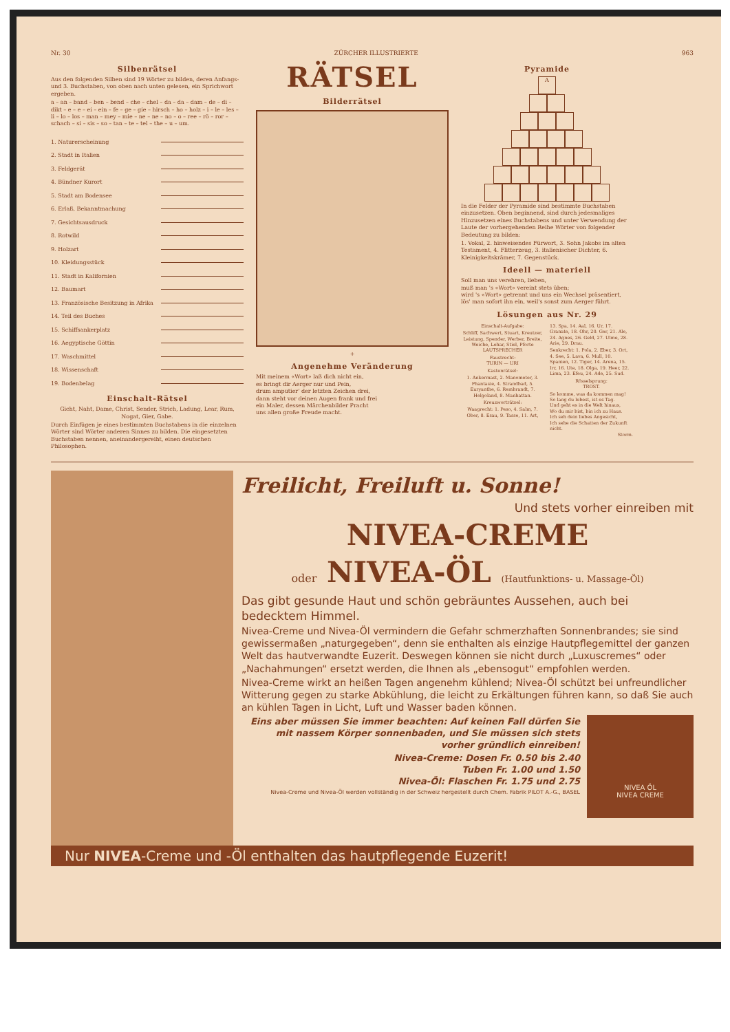Nr. 30 ZÜRCHER ILLUSTRIERTE 963
Silbenrätsel
Aus den folgenden Silben sind 19 Wörter zu bilden, deren Anfangs- und 3. Buchstaben, von oben nach unten gelesen, ein Sprichwort ergeben.
a – an – band – ben – bend – che – chel – da – da – dam – de – di – dikt – e – e – ei – ein – fe – ge – gie – hirsch – ho – holz – i – le – les – li – lo – los – man – mey – mie – ne – ne – no – o – ree – rö – ror – schach – si – sis – so – tan – te – tel – the – u – um.
1. Naturerscheinung
2. Stadt in Italien
3. Feldgerät
4. Bündner Kurort
5. Stadt am Bodensee
6. Erlaß, Bekanntmachung
7. Gesichtsausdruck
8. Rotwild
9. Holzart
10. Kleidungsstück
11. Stadt in Kalifornien
12. Baumart
13. Französische Besitzung in Afrika
14. Teil des Buches
15. Schiffsankerplatz
16. Aegyptische Göttin
17. Waschmittel
18. Wissenschaft
19. Bodenbelag
Einschalt-Rätsel
Gicht, Naht, Dame, Christ, Sender, Strich, Ladung, Lear, Rum, Nogat, Gier, Gabe.
Durch Einfügen je eines bestimmten Buchstabens in die einzelnen Wörter sind Wörter anderen Sinnes zu bilden. Die eingesetzten Buchstaben nennen, aneinandergereiht, einen deutschen Philosophen.
RÄTSEL
Bilderrätsel
+
Angenehme Veränderung
Mit meinem «Wort» laß dich nicht ein,
es bringt dir Aerger nur und Pein,
drum amputier' der letzten Zeichen drei,
dann steht vor deinen Augen frank und frei
ein Maler, dessen Märchenbilder Pracht
uns allen große Freude macht.
Pyramide
A
In die Felder der Pyramide sind bestimmte Buchstaben einzusetzen. Oben beginnend, sind durch jedesmaliges Hinzusetzen eines Buchstabens und unter Verwendung der Laute der vorhergehenden Reihe Wörter von folgender Bedeutung zu bilden:
1. Vokal, 2. hinweisendes Fürwort, 3. Sohn Jakobs im alten Testament, 4. Flitterzeug, 3. italienischer Dichter, 6. Kleinigkeitskrämer, 7. Gegenstück.
Ideell — materiell
Soll man uns verehren, lieben,
muß man 's «Wort» vereint stets üben;
wird 's «Wort» getrennt und uns ein Wechsel präsentiert,
lös' man sofort ihn ein, weil's sonst zum Aerger führt.
Lösungen aus Nr. 29
Einschalt-Aufgabe:
Schliff, Sachwert, Stuart, Kreutzer, Leistung, Spender, Werber, Breite, Weiche, Lehar, Stiel, Pforte
LAUTSPRECHER
Faustrecht:
TURIN — URI
Kastenrätsel:
1. Ankermast, 2. Manometer, 3. Phantasie, 4. Strandbad, 5. Euryanthe, 6. Rembrandt, 7. Helgoland, 8. Manhattan.
Kreuzworträtsel:
Waagrecht: 1. Peso, 4. Salm, 7. Ober, 8. Esau, 9. Tasse, 11. Art,
13. Spa, 14. Aal, 16. Ur, 17. Granate, 18. Ohr, 20. Ger, 21. Ale, 24. Agnes, 26. Geld, 27. Ulme, 28. Arie, 29. Drau.
Senkrecht: 1. Pola, 2. Eber, 3. Ort, 4. See, 5. Lava, 6. Mull, 10. Spanien, 12. Tiger, 14. Arena, 15. Irr, 16. Ute, 18. Olga, 19. Heer, 22. Lima, 23. Efeu, 24. Ade, 25. Sud.
Rösselsprung:
TROST.
So komme, was da kommen mag!
So lang du lebest, ist es Tag.
Und geht es in die Welt hinaus,
Wo du mir bist, bin ich zu Haus.
Ich seh dein liebes Angesicht,
Ich sehe die Schatten der Zukunft nicht.
Storm.
Freilicht, Freiluft u. Sonne!
Und stets vorher einreiben mit
NIVEA-CREME
oder NIVEA-ÖL (Hautfunktions- u. Massage-Öl)
Das gibt gesunde Haut und schön gebräuntes Aussehen, auch bei bedecktem Himmel.
Nivea-Creme und Nivea-Öl vermindern die Gefahr schmerzhaften Sonnenbrandes; sie sind gewissermaßen „naturgegeben“, denn sie enthalten als einzige Hautpflegemittel der ganzen Welt das hautverwandte Euzerit. Deswegen können sie nicht durch „Luxuscremes“ oder „Nachahmungen“ ersetzt werden, die Ihnen als „ebensogut“ empfohlen werden.
Nivea-Creme wirkt an heißen Tagen angenehm kühlend; Nivea-Öl schützt bei unfreundlicher Witterung gegen zu starke Abkühlung, die leicht zu Erkältungen führen kann, so daß Sie auch an kühlen Tagen in Licht, Luft und Wasser baden können.
Eins aber müssen Sie immer beachten: Auf keinen Fall dürfen Sie mit nassem Körper sonnenbaden, und Sie müssen sich stets vorher gründlich einreiben!
Nivea-Creme: Dosen Fr. 0.50 bis 2.40
Tuben Fr. 1.00 und 1.50
Nivea-Öl: Flaschen Fr. 1.75 und 2.75
Nivea-Creme und Nivea-Öl werden vollständig in der Schweiz hergestellt durch Chem. Fabrik PILOT A.-G., BASEL
NIVEA ÖL
NIVEA CREME
Nur NIVEA-Creme und -Öl enthalten das hautpflegende Euzerit!